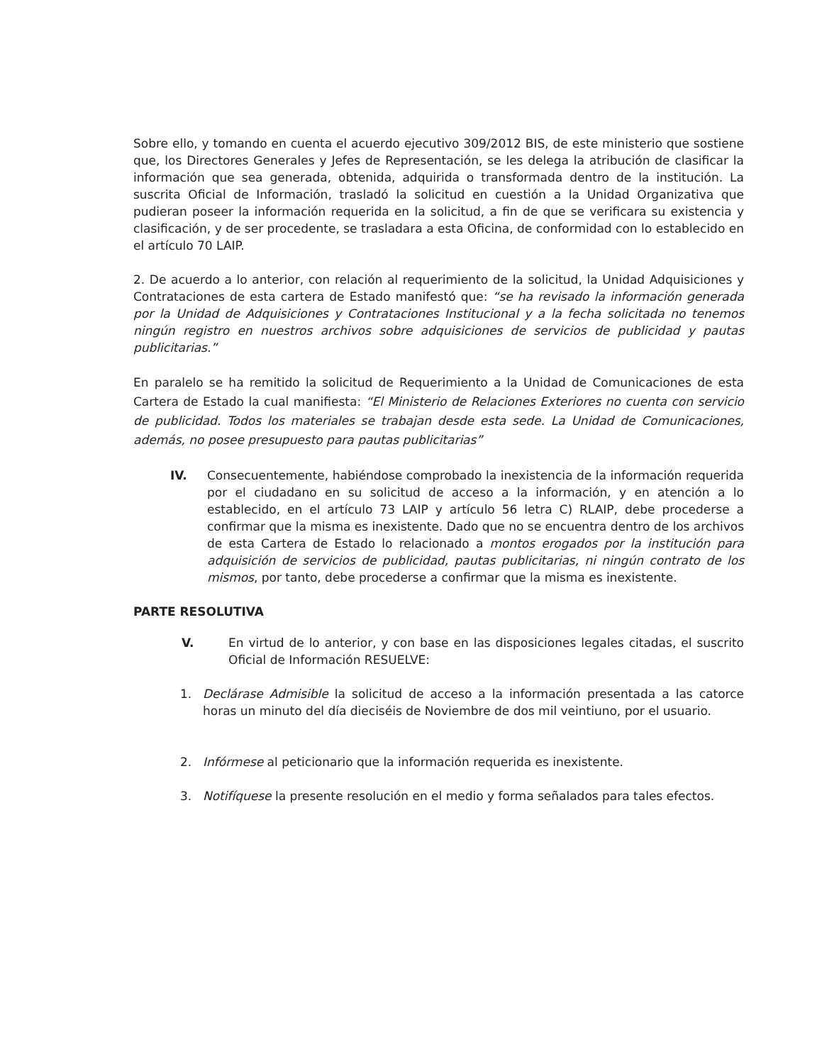Sobre ello, y tomando en cuenta el acuerdo ejecutivo 309/2012 BIS, de este ministerio que sostiene que, los Directores Generales y Jefes de Representación, se les delega la atribución de clasificar la información que sea generada, obtenida, adquirida o transformada dentro de la institución. La suscrita Oficial de Información, trasladó la solicitud en cuestión a la Unidad Organizativa que pudieran poseer la información requerida en la solicitud, a fin de que se verificara su existencia y clasificación, y de ser procedente, se trasladara a esta Oficina, de conformidad con lo establecido en el artículo 70 LAIP.
2. De acuerdo a lo anterior, con relación al requerimiento de la solicitud, la Unidad Adquisiciones y Contrataciones de esta cartera de Estado manifestó que: “se ha revisado la información generada por la Unidad de Adquisiciones y Contrataciones Institucional y a la fecha solicitada no tenemos ningún registro en nuestros archivos sobre adquisiciones de servicios de publicidad y pautas publicitarias.”
En paralelo se ha remitido la solicitud de Requerimiento a la Unidad de Comunicaciones de esta Cartera de Estado la cual manifiesta: “El Ministerio de Relaciones Exteriores no cuenta con servicio de publicidad. Todos los materiales se trabajan desde esta sede. La Unidad de Comunicaciones, además, no posee presupuesto para pautas publicitarias”
IV. Consecuentemente, habiéndose comprobado la inexistencia de la información requerida por el ciudadano en su solicitud de acceso a la información, y en atención a lo establecido, en el artículo 73 LAIP y artículo 56 letra C) RLAIP, debe procederse a confirmar que la misma es inexistente. Dado que no se encuentra dentro de los archivos de esta Cartera de Estado lo relacionado a montos erogados por la institución para adquisición de servicios de publicidad, pautas publicitarias, ni ningún contrato de los mismos, por tanto, debe procederse a confirmar que la misma es inexistente.
PARTE RESOLUTIVA
V. En virtud de lo anterior, y con base en las disposiciones legales citadas, el suscrito Oficial de Información RESUELVE:
1. Declárase Admisible la solicitud de acceso a la información presentada a las catorce horas un minuto del día dieciséis de Noviembre de dos mil veintiuno, por el usuario.
2. Infórmese al peticionario que la información requerida es inexistente.
3. Notifíquese la presente resolución en el medio y forma señalados para tales efectos.